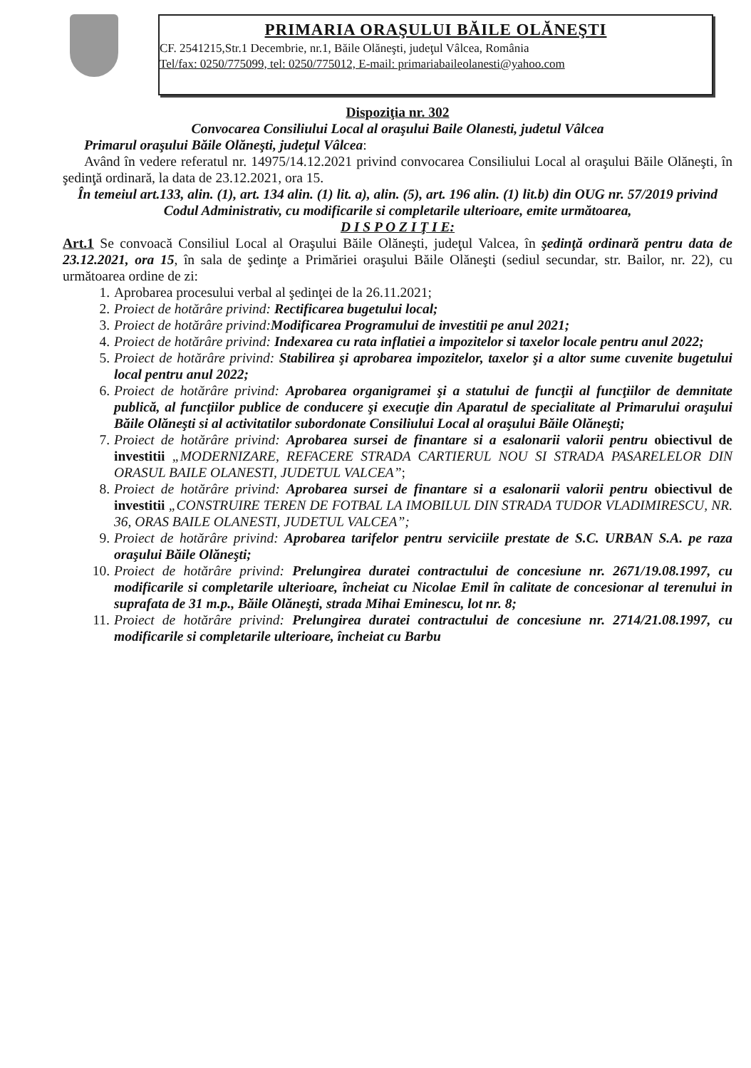PRIMARIA ORAŞULUI BĂILE OLĂNEŞTI
CF. 2541215,Str.1 Decembrie, nr.1, Băile Olăneşti, judeţul Vâlcea, România
Tel/fax: 0250/775099, tel: 0250/775012, E-mail: primariabaileolanesti@yahoo.com
Dispoziţia nr. 302
Convocarea Consiliului Local al oraşului Baile Olanesti, judetul Vâlcea
Primarul oraşului Băile Olăneşti, judeţul Vâlcea:
Având în vedere referatul nr. 14975/14.12.2021 privind convocarea Consiliului Local al oraşului Băile Olăneşti, în şedinţă ordinară, la data de 23.12.2021, ora 15.
În temeiul art.133, alin. (1), art. 134 alin. (1) lit. a), alin. (5), art. 196 alin. (1) lit.b) din OUG nr. 57/2019 privind Codul Administrativ, cu modificarile si completarile ulterioare, emite următoarea,
D I S P O Z I Ţ I E:
Art.1 Se convoacă Consiliul Local al Oraşului Băile Olăneşti, judeţul Valcea, în şedinţă ordinară pentru data de 23.12.2021, ora 15, în sala de şedinţe a Primăriei oraşului Băile Olăneşti (sediul secundar, str. Bailor, nr. 22), cu următoarea ordine de zi:
1. Aprobarea procesului verbal al şedinţei de la 26.11.2021;
2. Proiect de hotărâre privind: Rectificarea bugetului local;
3. Proiect de hotărâre privind:Modificarea Programului de investitii pe anul 2021;
4. Proiect de hotărâre privind: Indexarea cu rata inflatiei a impozitelor si taxelor locale pentru anul 2022;
5. Proiect de hotărâre privind: Stabilirea şi aprobarea impozitelor, taxelor şi a altor sume cuvenite bugetului local pentru anul 2022;
6. Proiect de hotărâre privind: Aprobarea organigramei şi a statului de funcţii al funcţiilor de demnitate publică, al funcţiilor publice de conducere şi execuţie din Aparatul de specialitate al Primarului oraşului Băile Olăneşti si al activitatilor subordonate Consiliului Local al oraşului Băile Olăneşti;
7. Proiect de hotărâre privind: Aprobarea sursei de finantare si a esalonarii valorii pentru obiectivul de investitii „MODERNIZARE, REFACERE STRADA CARTIERUL NOU SI STRADA PASARELELOR DIN ORASUL BAILE OLANESTI, JUDETUL VALCEA”;
8. Proiect de hotărâre privind: Aprobarea sursei de finantare si a esalonarii valorii pentru obiectivul de investitii „CONSTRUIRE TEREN DE FOTBAL LA IMOBILUL DIN STRADA TUDOR VLADIMIRESCU, NR. 36, ORAS BAILE OLANESTI, JUDETUL VALCEA”;
9. Proiect de hotărâre privind: Aprobarea tarifelor pentru serviciile prestate de S.C. URBAN S.A. pe raza oraşului Băile Olăneşti;
10. Proiect de hotărâre privind: Prelungirea duratei contractului de concesiune nr. 2671/19.08.1997, cu modificarile si completarile ulterioare, încheiat cu Nicolae Emil în calitate de concesionar al terenului in suprafata de 31 m.p., Băile Olăneşti, strada Mihai Eminescu, lot nr. 8;
11. Proiect de hotărâre privind: Prelungirea duratei contractului de concesiune nr. 2714/21.08.1997, cu modificarile si completarile ulterioare, încheiat cu Barbu